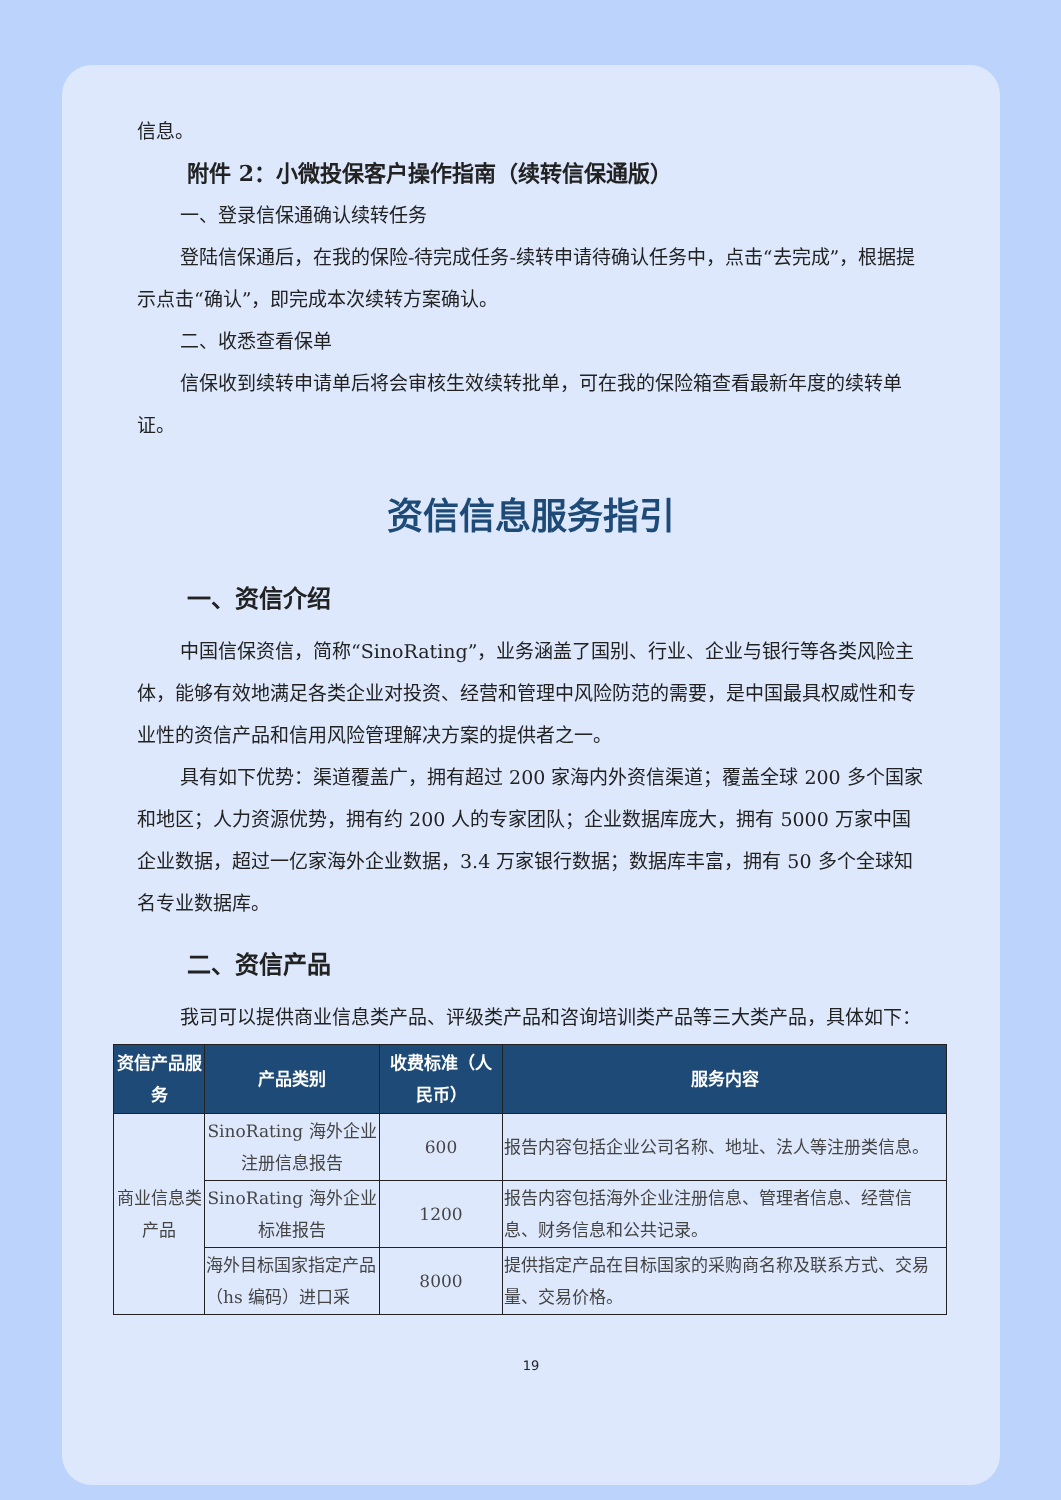信息。
附件 2：小微投保客户操作指南（续转信保通版）
一、登录信保通确认续转任务
登陆信保通后，在我的保险-待完成任务-续转申请待确认任务中，点击“去完成”，根据提示点击“确认”，即完成本次续转方案确认。
二、收悉查看保单
信保收到续转申请单后将会审核生效续转批单，可在我的保险箱查看最新年度的续转单证。
资信信息服务指引
一、资信介绍
中国信保资信，简称“SinoRating”，业务涵盖了国别、行业、企业与银行等各类风险主体，能够有效地满足各类企业对投资、经营和管理中风险防范的需要，是中国最具权威性和专业性的资信产品和信用风险管理解决方案的提供者之一。
具有如下优势：渠道覆盖广，拥有超过 200 家海内外资信渠道；覆盖全球 200 多个国家和地区；人力资源优势，拥有约 200 人的专家团队；企业数据库庞大，拥有 5000 万家中国企业数据，超过一亿家海外企业数据，3.4 万家银行数据；数据库丰富，拥有 50 多个全球知名专业数据库。
二、资信产品
我司可以提供商业信息类产品、评级类产品和咨询培训类产品等三大类产品，具体如下：
| 资信产品服务 | 产品类别 | 收费标准（人民币） | 服务内容 |
| --- | --- | --- | --- |
| 商业信息类产品 | SinoRating 海外企业注册信息报告 | 600 | 报告内容包括企业公司名称、地址、法人等注册类信息。 |
| | SinoRating 海外企业标准报告 | 1200 | 报告内容包括海外企业注册信息、管理者信息、经营信息、财务信息和公共记录。 |
| | 海外目标国家指定产品（hs 编码）进口采 | 8000 | 提供指定产品在目标国家的采购商名称及联系方式、交易量、交易价格。 |
19